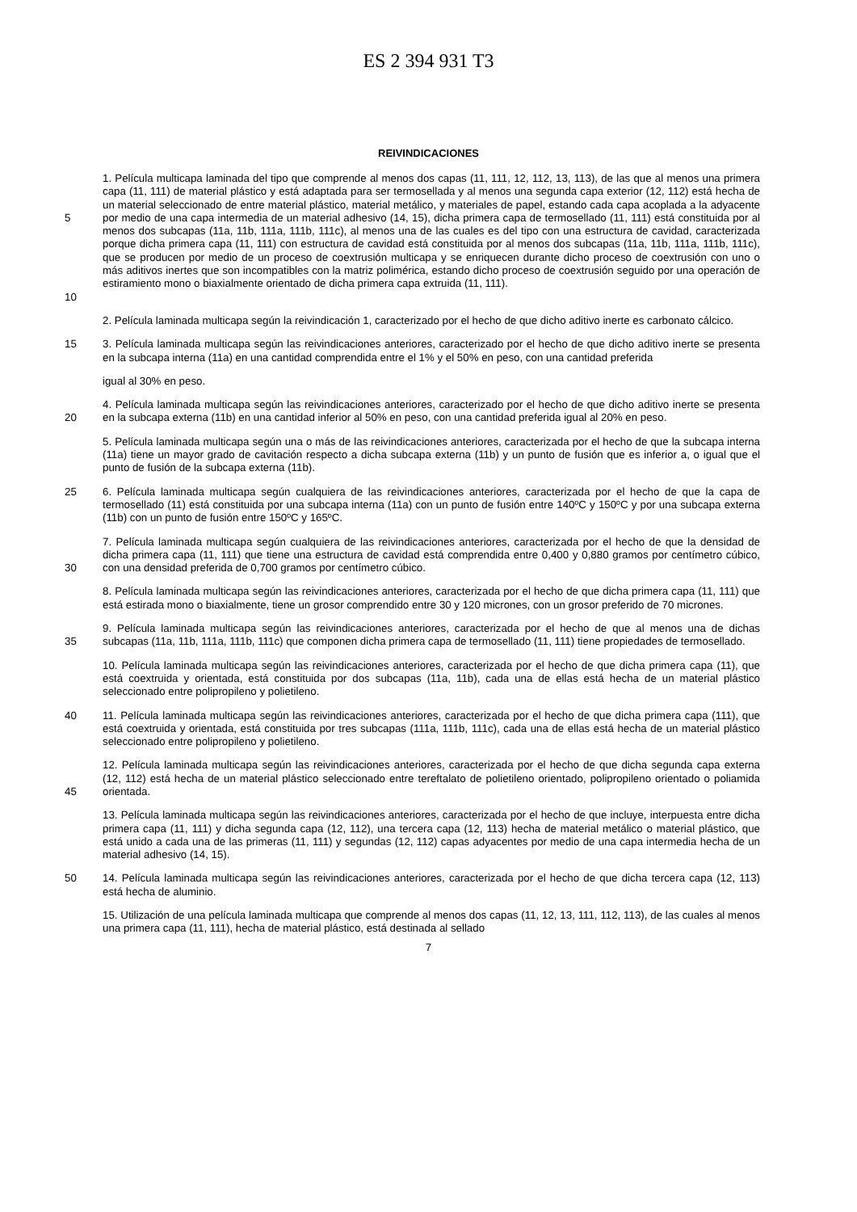ES 2 394 931 T3
REIVINDICACIONES
5
10
1. Película multicapa laminada del tipo que comprende al menos dos capas (11, 111, 12, 112, 13, 113), de las que al menos una primera capa (11, 111) de material plástico y está adaptada para ser termosellada y al menos una segunda capa exterior (12, 112) está hecha de un material seleccionado de entre material plástico, material metálico, y materiales de papel, estando cada capa acoplada a la adyacente por medio de una capa intermedia de un material adhesivo (14, 15), dicha primera capa de termosellado (11, 111) está constituida por al menos dos subcapas (11a, 11b, 111a, 111b, 111c), al menos una de las cuales es del tipo con una estructura de cavidad, caracterizada porque dicha primera capa (11, 111) con estructura de cavidad está constituida por al menos dos subcapas (11a, 11b, 111a, 111b, 111c), que se producen por medio de un proceso de coextrusión multicapa y se enriquecen durante dicho proceso de coextrusión con uno o más aditivos inertes que son incompatibles con la matriz polimérica, estando dicho proceso de coextrusión seguido por una operación de estiramiento mono o biaxialmente orientado de dicha primera capa extruida (11, 111).
2. Película laminada multicapa según la reivindicación 1, caracterizado por el hecho de que dicho aditivo inerte es carbonato cálcico.
15 3. Película laminada multicapa según las reivindicaciones anteriores, caracterizado por el hecho de que dicho aditivo inerte se presenta en la subcapa interna (11a) en una cantidad comprendida entre el 1% y el 50% en peso, con una cantidad preferida
igual al 30% en peso.
20 4. Película laminada multicapa según las reivindicaciones anteriores, caracterizado por el hecho de que dicho aditivo inerte se presenta en la subcapa externa (11b) en una cantidad inferior al 50% en peso, con una cantidad preferida igual al 20% en peso.
5. Película laminada multicapa según una o más de las reivindicaciones anteriores, caracterizada por el hecho de que la subcapa interna (11a) tiene un mayor grado de cavitación respecto a dicha subcapa externa (11b) y un punto de fusión que es inferior a, o igual que el punto de fusión de la subcapa externa (11b).
25 6. Película laminada multicapa según cualquiera de las reivindicaciones anteriores, caracterizada por el hecho de que la capa de termosellado (11) está constituida por una subcapa interna (11a) con un punto de fusión entre 140ºC y 150ºC y por una subcapa externa (11b) con un punto de fusión entre 150ºC y 165ºC.
30 7. Película laminada multicapa según cualquiera de las reivindicaciones anteriores, caracterizada por el hecho de que la densidad de dicha primera capa (11, 111) que tiene una estructura de cavidad está comprendida entre 0,400 y 0,880 gramos por centímetro cúbico, con una densidad preferida de 0,700 gramos por centímetro cúbico.
8. Película laminada multicapa según las reivindicaciones anteriores, caracterizada por el hecho de que dicha primera capa (11, 111) que está estirada mono o biaxialmente, tiene un grosor comprendido entre 30 y 120 micrones, con un grosor preferido de 70 micrones.
35 9. Película laminada multicapa según las reivindicaciones anteriores, caracterizada por el hecho de que al menos una de dichas subcapas (11a, 11b, 111a, 111b, 111c) que componen dicha primera capa de termosellado (11, 111) tiene propiedades de termosellado.
10. Película laminada multicapa según las reivindicaciones anteriores, caracterizada por el hecho de que dicha primera capa (11), que está coextruida y orientada, está constituida por dos subcapas (11a, 11b), cada una de ellas está hecha de un material plástico seleccionado entre polipropileno y polietileno.
40 11. Película laminada multicapa según las reivindicaciones anteriores, caracterizada por el hecho de que dicha primera capa (111), que está coextruida y orientada, está constituida por tres subcapas (111a, 111b, 111c), cada una de ellas está hecha de un material plástico seleccionado entre polipropileno y polietileno.
45 12. Película laminada multicapa según las reivindicaciones anteriores, caracterizada por el hecho de que dicha segunda capa externa (12, 112) está hecha de un material plástico seleccionado entre tereftalato de polietileno orientado, polipropileno orientado o poliamida orientada.
13. Película laminada multicapa según las reivindicaciones anteriores, caracterizada por el hecho de que incluye, interpuesta entre dicha primera capa (11, 111) y dicha segunda capa (12, 112), una tercera capa (12, 113) hecha de material metálico o material plástico, que está unido a cada una de las primeras (11, 111) y segundas (12, 112) capas adyacentes por medio de una capa intermedia hecha de un material adhesivo (14, 15).
50 14. Película laminada multicapa según las reivindicaciones anteriores, caracterizada por el hecho de que dicha tercera capa (12, 113) está hecha de aluminio.
15. Utilización de una película laminada multicapa que comprende al menos dos capas (11, 12, 13, 111, 112, 113), de las cuales al menos una primera capa (11, 111), hecha de material plástico, está destinada al sellado
7